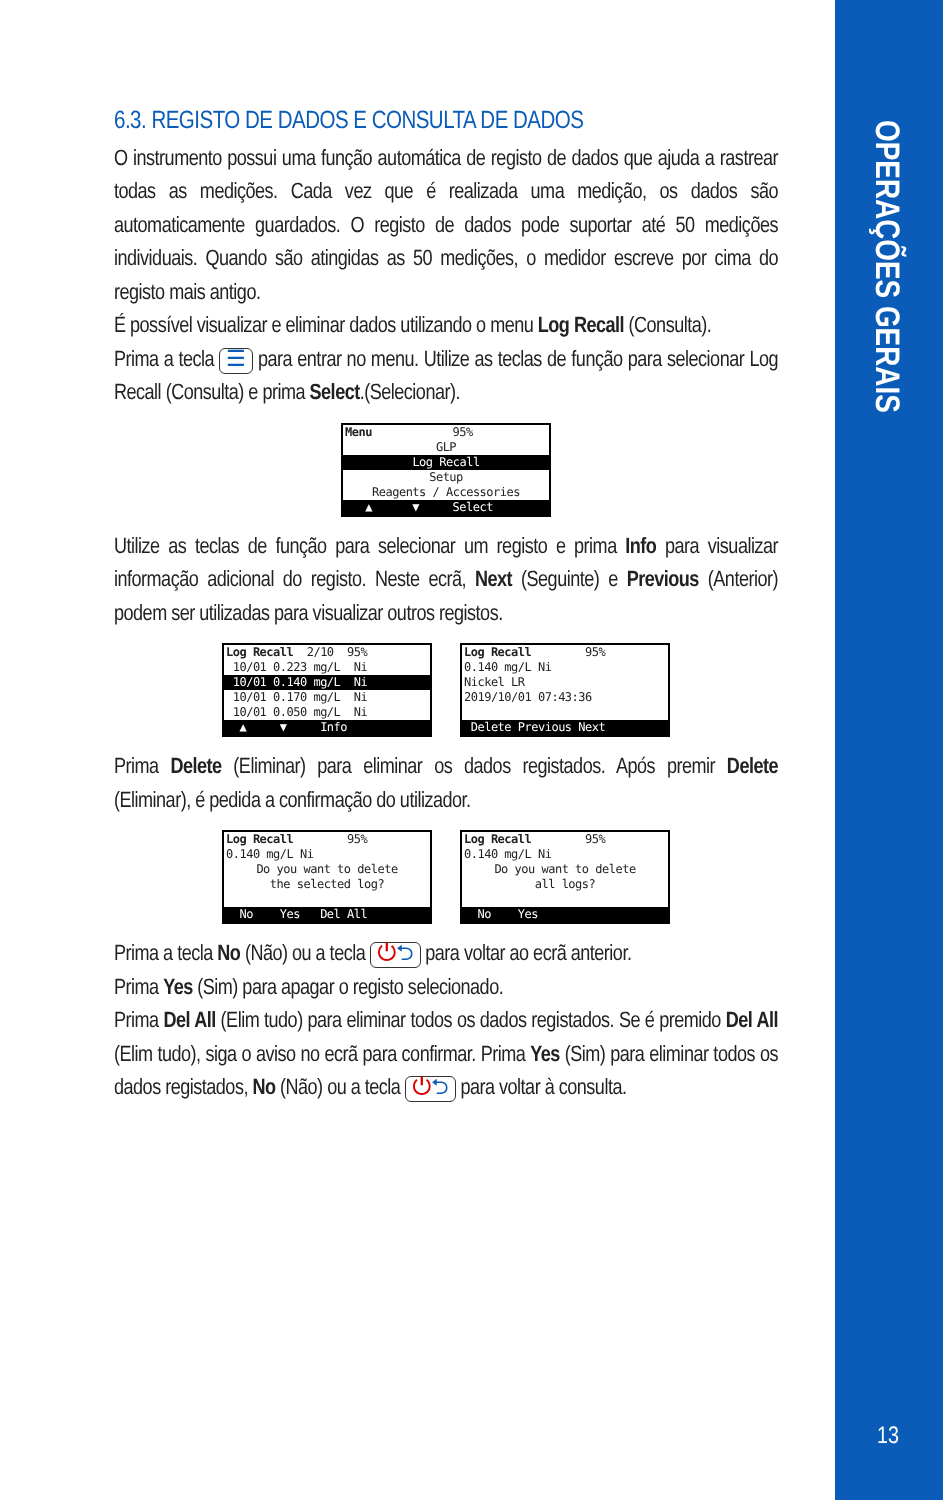OPERAÇÕES GERAIS
6.3. REGISTO DE DADOS E CONSULTA DE DADOS
O instrumento possui uma função automática de registo de dados que ajuda a rastrear todas as medições. Cada vez que é realizada uma medição, os dados são automaticamente guardados. O registo de dados pode suportar até 50 medições individuais. Quando são atingidas as 50 medições, o medidor escreve por cima do registo mais antigo.
É possível visualizar e eliminar dados utilizando o menu Log Recall (Consulta).
Prima a tecla ☰ para entrar no menu. Utilize as teclas de função para selecionar Log Recall (Consulta) e prima Select.(Selecionar).
Menu 95%
GLP
Log Recall
Setup
Reagents / Accessories
▲ ▼ Select
Utilize as teclas de função para selecionar um registo e prima Info para visualizar informação adicional do registo. Neste ecrã, Next (Seguinte) e Previous (Anterior) podem ser utilizadas para visualizar outros registos.
Log Recall 2/10 95%
10/01 0.223 mg/L Ni
10/01 0.140 mg/L Ni
10/01 0.170 mg/L Ni
10/01 0.050 mg/L Ni
▲ ▼ Info
Log Recall 95%
0.140 mg/L Ni
Nickel LR
2019/10/01 07:43:36
Delete Previous Next
Prima Delete (Eliminar) para eliminar os dados registados. Após premir Delete (Eliminar), é pedida a confirmação do utilizador.
Log Recall 95%
0.140 mg/L Ni
Do you want to delete
the selected log?
No Yes Del All
Log Recall 95%
0.140 mg/L Ni
Do you want to delete
all logs?
No Yes
Prima a tecla No (Não) ou a tecla ⏻⮌ para voltar ao ecrã anterior.
Prima Yes (Sim) para apagar o registo selecionado.
Prima Del All (Elim tudo) para eliminar todos os dados registados. Se é premido Del All (Elim tudo), siga o aviso no ecrã para confirmar. Prima Yes (Sim) para eliminar todos os dados registados, No (Não) ou a tecla ⏻⮌ para voltar à consulta.
13